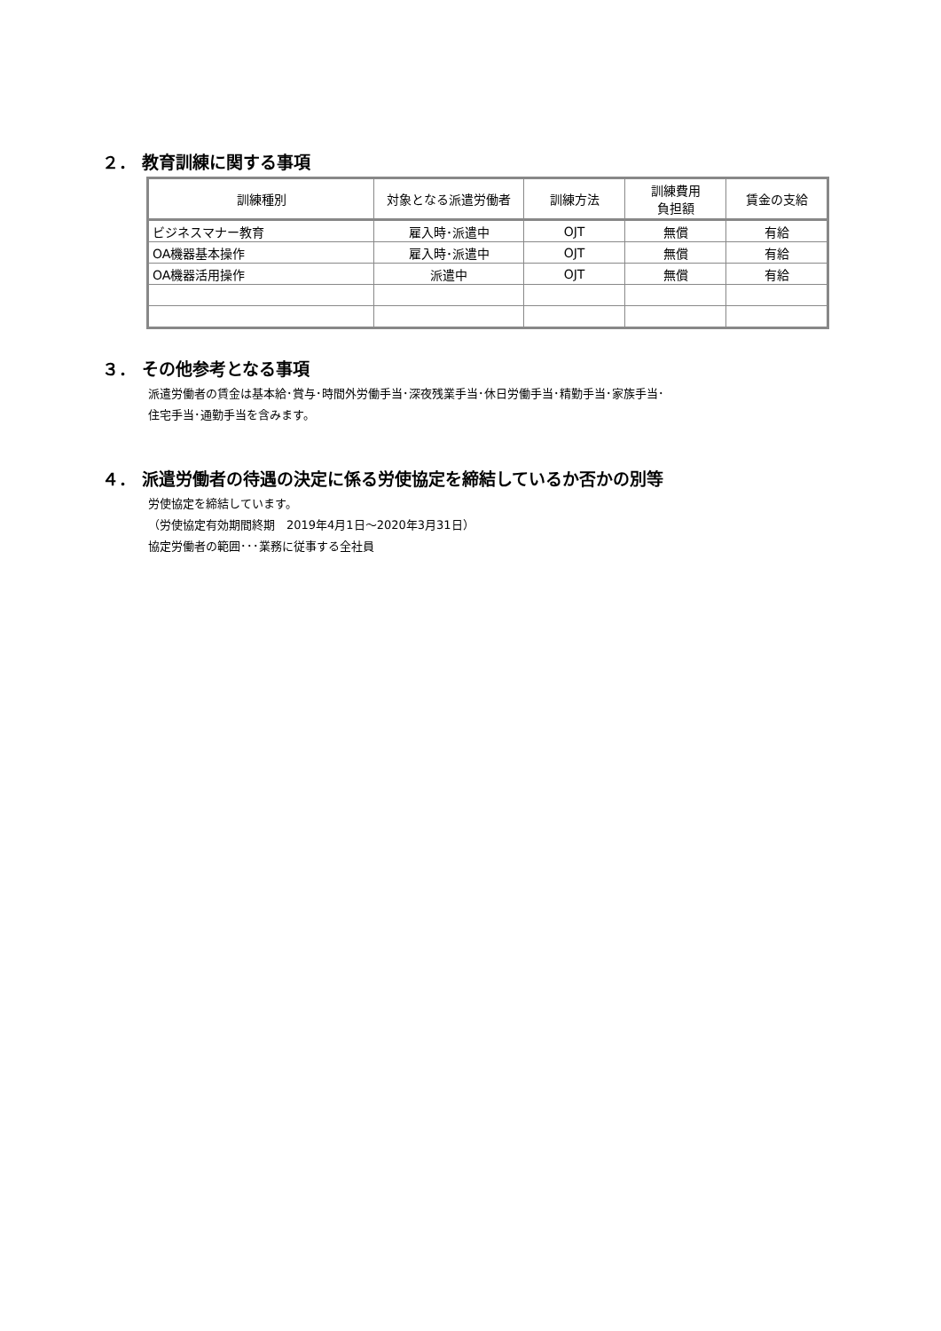２． 教育訓練に関する事項
| 訓練種別 | 対象となる派遣労働者 | 訓練方法 | 訓練費用 負担額 | 賃金の支給 |
| --- | --- | --- | --- | --- |
| ビジネスマナー教育 | 雇入時･派遣中 | OJT | 無償 | 有給 |
| OA機器基本操作 | 雇入時･派遣中 | OJT | 無償 | 有給 |
| OA機器活用操作 | 派遣中 | OJT | 無償 | 有給 |
３． その他参考となる事項
派遣労働者の賃金は基本給･賞与･時間外労働手当･深夜残業手当･休日労働手当･精勤手当･家族手当･
住宅手当･通勤手当を含みます。
４． 派遣労働者の待遇の決定に係る労使協定を締結しているか否かの別等
労使協定を締結しています。
（労使協定有効期間終期　2019年4月1日～2020年3月31日）
協定労働者の範囲･･･業務に従事する全社員